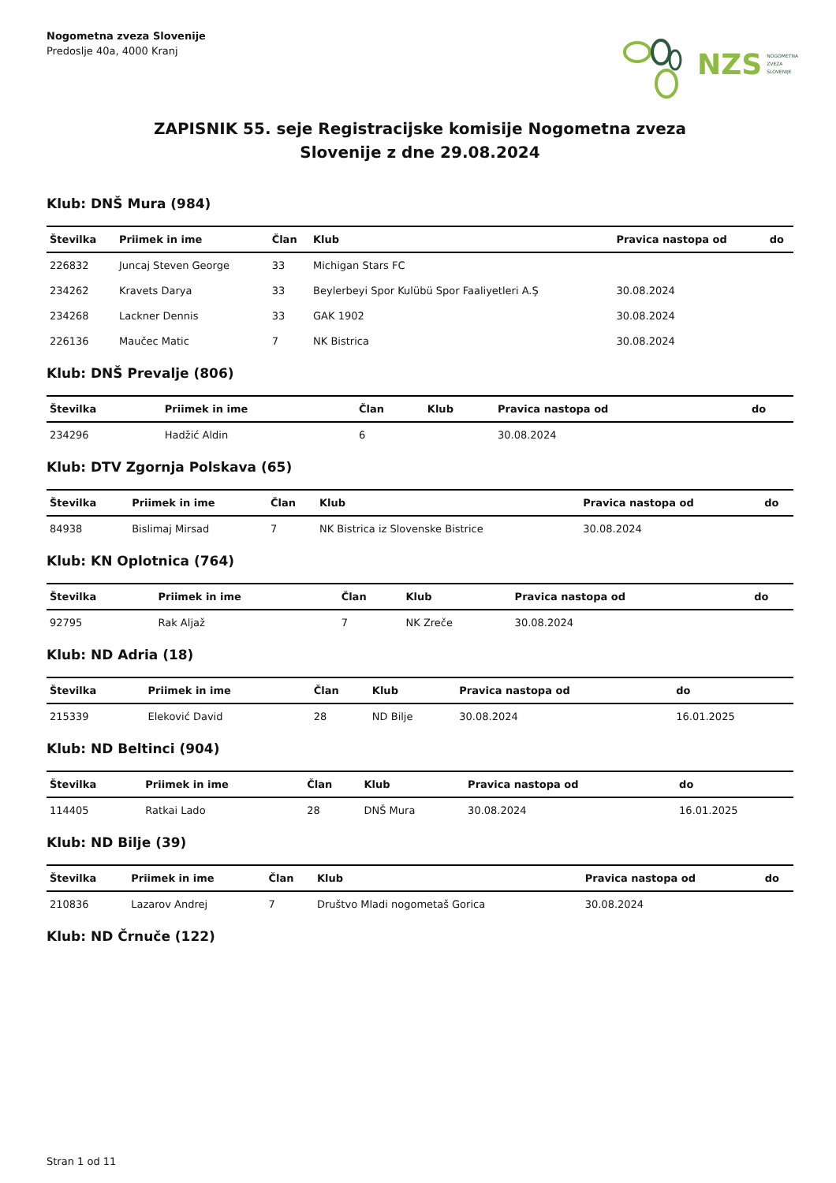Nogometna zveza Slovenije
Predoslje 40a, 4000 Kranj
NZS NOGOMETNA
ZVEZA
SLOVENIJE
ZAPISNIK 55. seje Registracijske komisije Nogometna zveza
Slovenije z dne 29.08.2024
Klub: DNŠ Mura (984)
| Številka | Priimek in ime | Član | Klub | Pravica nastopa od | do |
| --- | --- | --- | --- | --- | --- |
| 226832 | Juncaj Steven George | 33 | Michigan Stars FC | | |
| 234262 | Kravets Darya | 33 | Beylerbeyi Spor Kulübü Spor Faaliyetleri A.Ş | 30.08.2024 | |
| 234268 | Lackner Dennis | 33 | GAK 1902 | 30.08.2024 | |
| 226136 | Maučec Matic | 7 | NK Bistrica | 30.08.2024 | |
Klub: DNŠ Prevalje (806)
| Številka | Priimek in ime | Član | Klub | Pravica nastopa od | do |
| --- | --- | --- | --- | --- | --- |
| 234296 | Hadžić Aldin | 6 | | 30.08.2024 | |
Klub: DTV Zgornja Polskava (65)
| Številka | Priimek in ime | Član | Klub | Pravica nastopa od | do |
| --- | --- | --- | --- | --- | --- |
| 84938 | Bislimaj Mirsad | 7 | NK Bistrica iz Slovenske Bistrice | 30.08.2024 | |
Klub: KN Oplotnica (764)
| Številka | Priimek in ime | Član | Klub | Pravica nastopa od | do |
| --- | --- | --- | --- | --- | --- |
| 92795 | Rak Aljaž | 7 | NK Zreče | 30.08.2024 | |
Klub: ND Adria (18)
| Številka | Priimek in ime | Član | Klub | Pravica nastopa od | do |
| --- | --- | --- | --- | --- | --- |
| 215339 | Eleković David | 28 | ND Bilje | 30.08.2024 | 16.01.2025 |
Klub: ND Beltinci (904)
| Številka | Priimek in ime | Član | Klub | Pravica nastopa od | do |
| --- | --- | --- | --- | --- | --- |
| 114405 | Ratkai Lado | 28 | DNŠ Mura | 30.08.2024 | 16.01.2025 |
Klub: ND Bilje (39)
| Številka | Priimek in ime | Član | Klub | Pravica nastopa od | do |
| --- | --- | --- | --- | --- | --- |
| 210836 | Lazarov Andrej | 7 | Društvo Mladi nogometaš Gorica | 30.08.2024 | |
Klub: ND Črnuče (122)
Stran 1 od 11